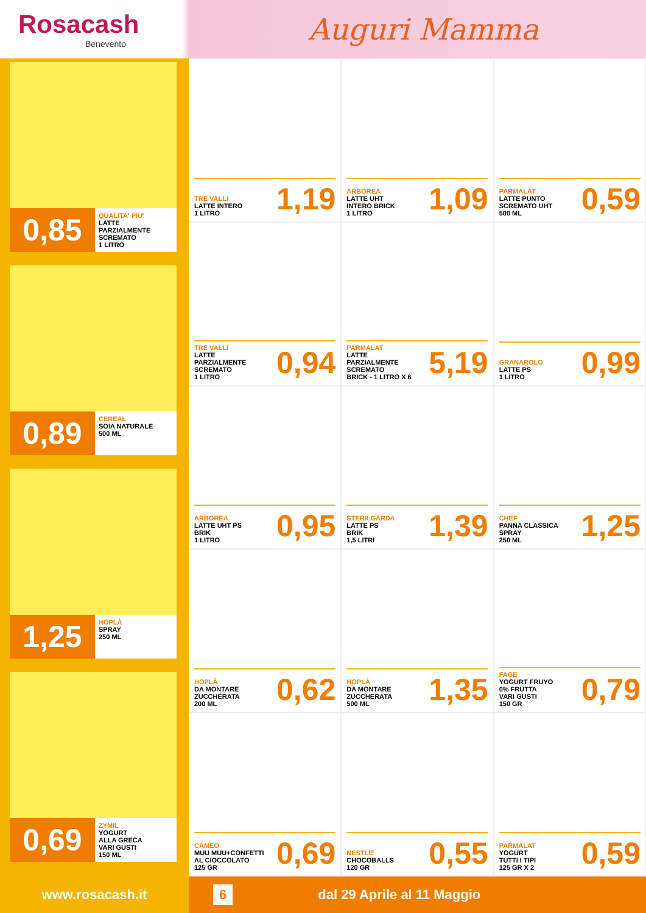Rosacash
Benevento
Auguri Mamma
0,85
QUALITA' PIU'
LATTE
PARZIALMENTE
SCREMATO
1 LITRO
0,89
CEREAL
SOIA NATURALE
500 ML
1,25
HOPLÀ
SPRAY
250 ML
0,69
ZYMIL
YOGURT
ALLA GRECA
VARI GUSTI
150 ML
TRE VALLI
LATTE INTERO
1 LITRO
1,19
ARBOREA
LATTE UHT
INTERO BRICK
1 LITRO
1,09
PARMALAT
LATTE PUNTO
SCREMATO UHT
500 ML
0,59
TRE VALLI
LATTE
PARZIALMENTE
SCREMATO
1 LITRO
0,94
PARMALAT
LATTE
PARZIALMENTE
SCREMATO
BRICK - 1 LITRO X 6
5,19
GRANAROLO
LATTE PS
1 LITRO
0,99
ARBOREA
LATTE UHT PS
BRIK
1 LITRO
0,95
STERILGARDA
LATTE PS
BRIK
1,5 LITRI
1,39
CHEF
PANNA CLASSICA
SPRAY
250 ML
1,25
HOPLÀ
DA MONTARE
ZUCCHERATA
200 ML
0,62
HOPLÀ
DA MONTARE
ZUCCHERATA
500 ML
1,35
FAGE
YOGURT FRUYO
0% FRUTTA
VARI GUSTI
150 GR
0,79
CAMEO
MUU MUU+CONFETTI
AL CIOCCOLATO
125 GR
0,69
NESTLE'
CHOCOBALLS
120 GR
0,55
PARMALAT
YOGURT
TUTTI I TIPI
125 GR X 2
0,59
www.rosacash.it
6 dal 29 Aprile al 11 Maggio